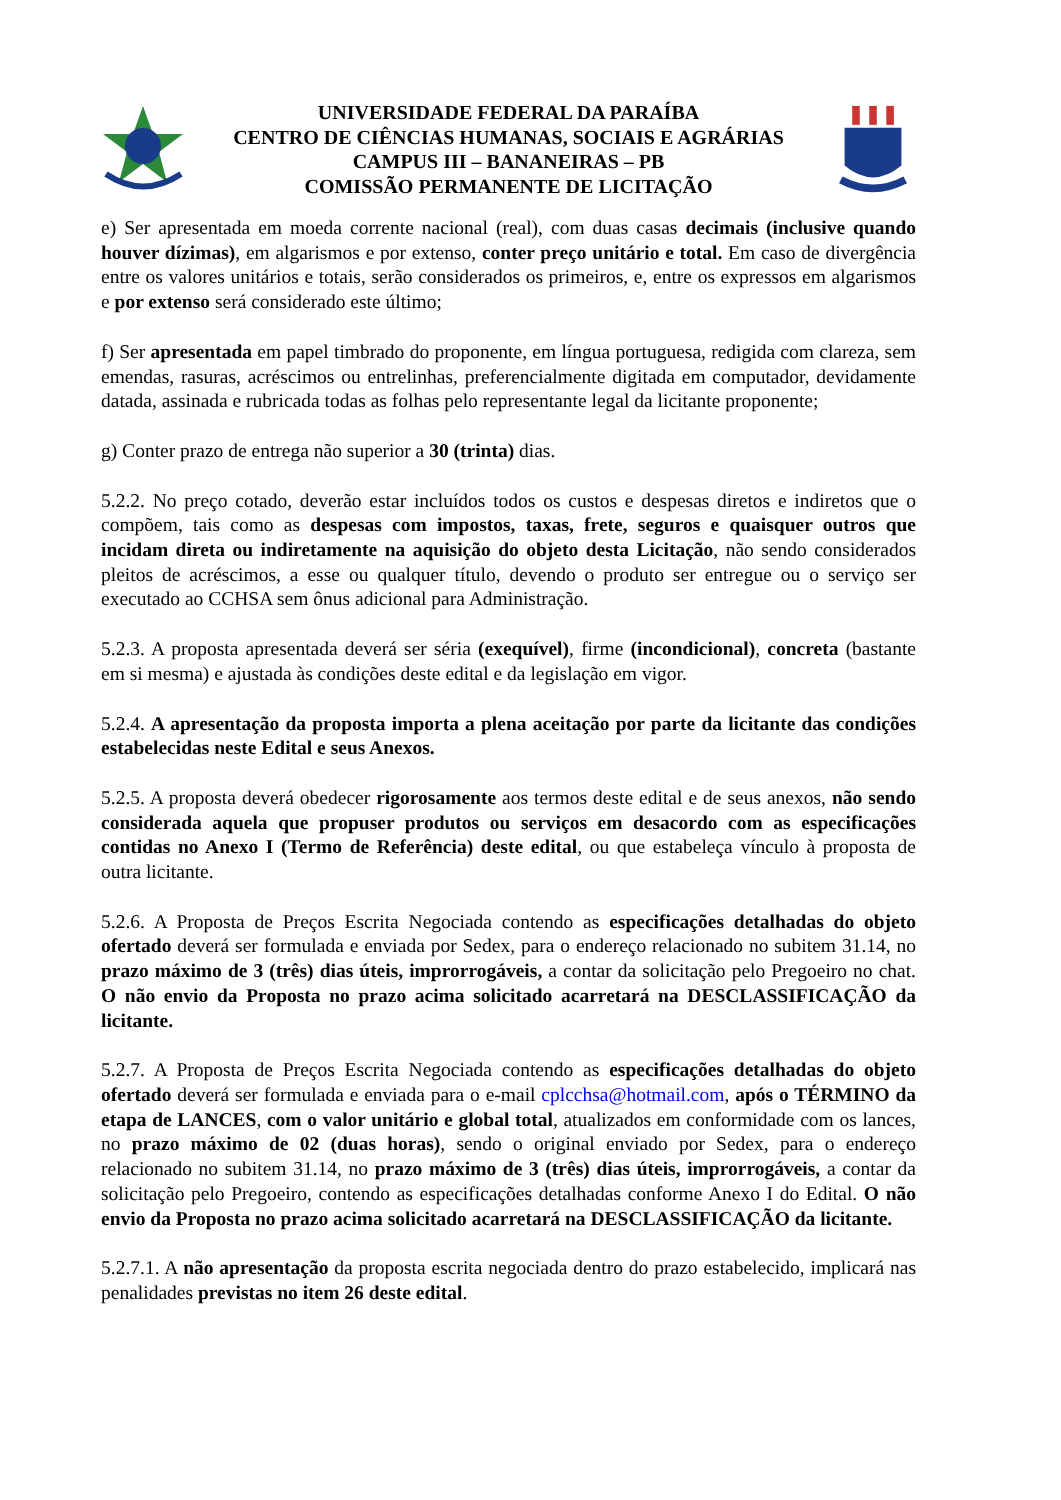UNIVERSIDADE FEDERAL DA PARAÍBA
CENTRO DE CIÊNCIAS HUMANAS, SOCIAIS E AGRÁRIAS
CAMPUS III – BANANEIRAS – PB
COMISSÃO PERMANENTE DE LICITAÇÃO
e) Ser apresentada em moeda corrente nacional (real), com duas casas decimais (inclusive quando houver dízimas), em algarismos e por extenso, conter preço unitário e total. Em caso de divergência entre os valores unitários e totais, serão considerados os primeiros, e, entre os expressos em algarismos e por extenso será considerado este último;
f) Ser apresentada em papel timbrado do proponente, em língua portuguesa, redigida com clareza, sem emendas, rasuras, acréscimos ou entrelinhas, preferencialmente digitada em computador, devidamente datada, assinada e rubricada todas as folhas pelo representante legal da licitante proponente;
g) Conter prazo de entrega não superior a 30 (trinta) dias.
5.2.2. No preço cotado, deverão estar incluídos todos os custos e despesas diretos e indiretos que o compõem, tais como as despesas com impostos, taxas, frete, seguros e quaisquer outros que incidam direta ou indiretamente na aquisição do objeto desta Licitação, não sendo considerados pleitos de acréscimos, a esse ou qualquer título, devendo o produto ser entregue ou o serviço ser executado ao CCHSA sem ônus adicional para Administração.
5.2.3. A proposta apresentada deverá ser séria (exequível), firme (incondicional), concreta (bastante em si mesma) e ajustada às condições deste edital e da legislação em vigor.
5.2.4. A apresentação da proposta importa a plena aceitação por parte da licitante das condições estabelecidas neste Edital e seus Anexos.
5.2.5. A proposta deverá obedecer rigorosamente aos termos deste edital e de seus anexos, não sendo considerada aquela que propuser produtos ou serviços em desacordo com as especificações contidas no Anexo I (Termo de Referência) deste edital, ou que estabeleça vínculo à proposta de outra licitante.
5.2.6. A Proposta de Preços Escrita Negociada contendo as especificações detalhadas do objeto ofertado deverá ser formulada e enviada por Sedex, para o endereço relacionado no subitem 31.14, no prazo máximo de 3 (três) dias úteis, improrrogáveis, a contar da solicitação pelo Pregoeiro no chat. O não envio da Proposta no prazo acima solicitado acarretará na DESCLASSIFICAÇÃO da licitante.
5.2.7. A Proposta de Preços Escrita Negociada contendo as especificações detalhadas do objeto ofertado deverá ser formulada e enviada para o e-mail cplcchsa@hotmail.com, após o TÉRMINO da etapa de LANCES, com o valor unitário e global total, atualizados em conformidade com os lances, no prazo máximo de 02 (duas horas), sendo o original enviado por Sedex, para o endereço relacionado no subitem 31.14, no prazo máximo de 3 (três) dias úteis, improrrogáveis, a contar da solicitação pelo Pregoeiro, contendo as especificações detalhadas conforme Anexo I do Edital. O não envio da Proposta no prazo acima solicitado acarretará na DESCLASSIFICAÇÃO da licitante.
5.2.7.1. A não apresentação da proposta escrita negociada dentro do prazo estabelecido, implicará nas penalidades previstas no item 26 deste edital.